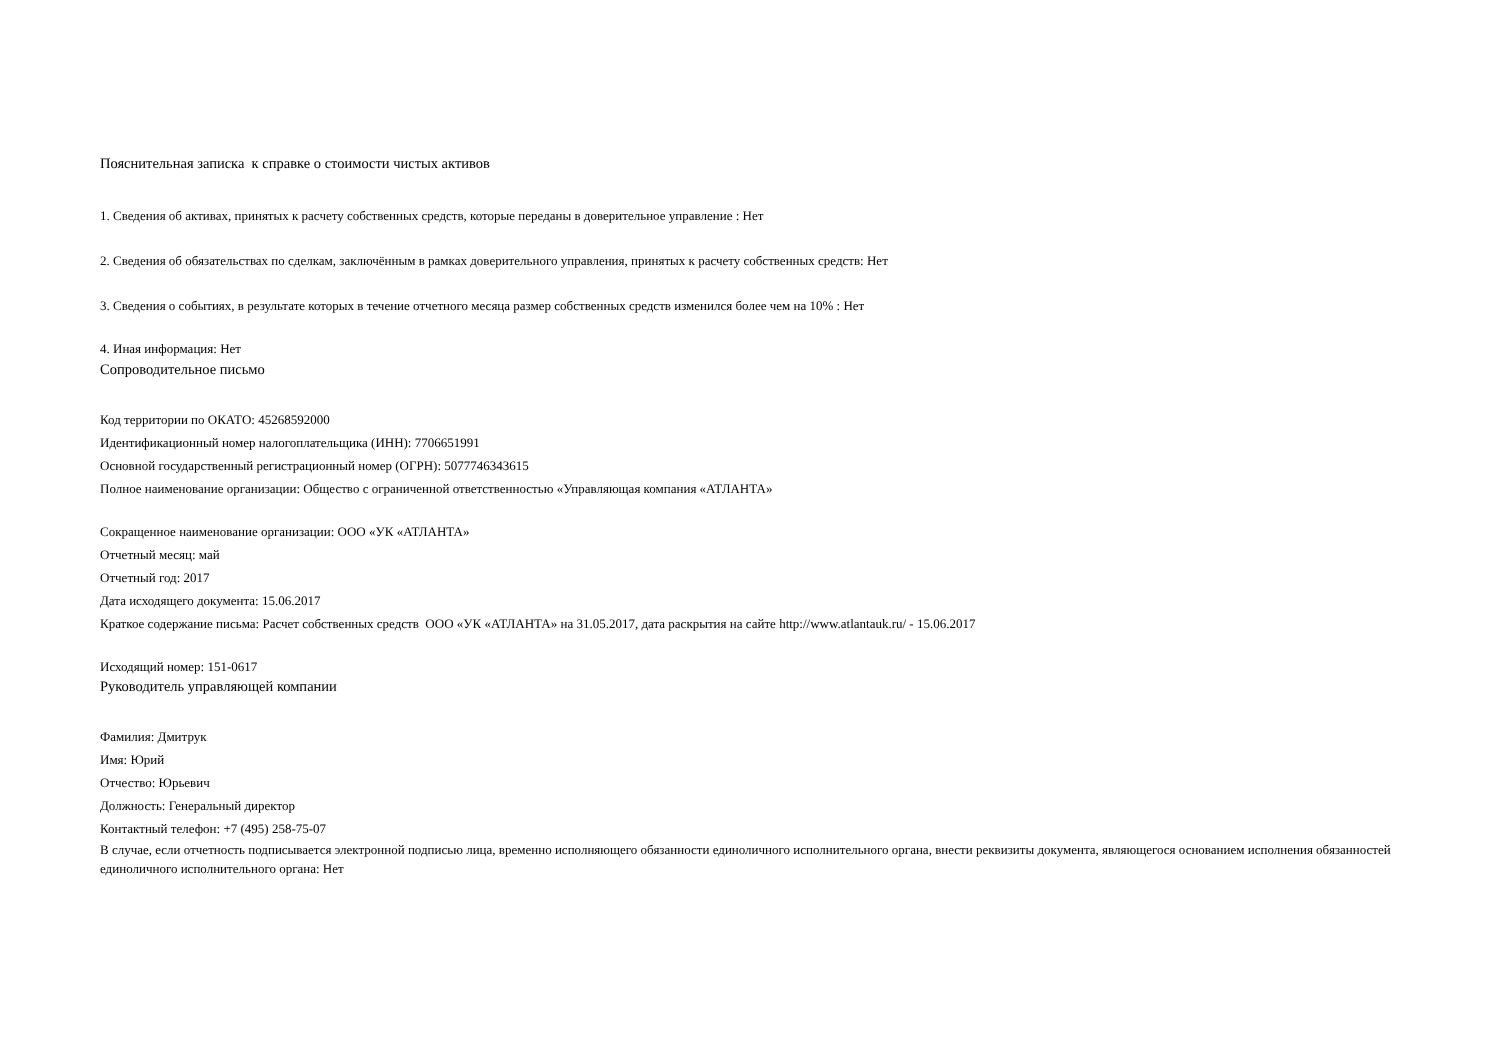Пояснительная записка к справке о стоимости чистых активов
1. Сведения об активах, принятых к расчету собственных средств, которые переданы в доверительное управление : Нет
2. Сведения об обязательствах по сделкам, заключённым в рамках доверительного управления, принятых к расчету собственных средств: Нет
3. Сведения о событиях, в результате которых в течение отчетного месяца размер собственных средств изменился более чем на 10% : Нет
4. Иная информация: Нет
Сопроводительное письмо
Код территории по ОКАТО: 45268592000
Идентификационный номер налогоплательщика (ИНН): 7706651991
Основной государственный регистрационный номер (ОГРН): 5077746343615
Полное наименование организации: Общество с ограниченной ответственностью «Управляющая компания «АТЛАНТА»
Сокращенное наименование организации: ООО «УК «АТЛАНТА»
Отчетный месяц: май
Отчетный год: 2017
Дата исходящего документа: 15.06.2017
Краткое содержание письма: Расчет собственных средств ООО «УК «АТЛАНТА» на 31.05.2017, дата раскрытия на сайте http://www.atlantauk.ru/ - 15.06.2017
Исходящий номер: 151-0617
Руководитель управляющей компании
Фамилия: Дмитрук
Имя: Юрий
Отчество: Юрьевич
Должность: Генеральный директор
Контактный телефон: +7 (495) 258-75-07
В случае, если отчетность подписывается электронной подписью лица, временно исполняющего обязанности единоличного исполнительного органа, внести реквизиты документа, являющегося основанием исполнения обязанностей единоличного исполнительного органа: Нет